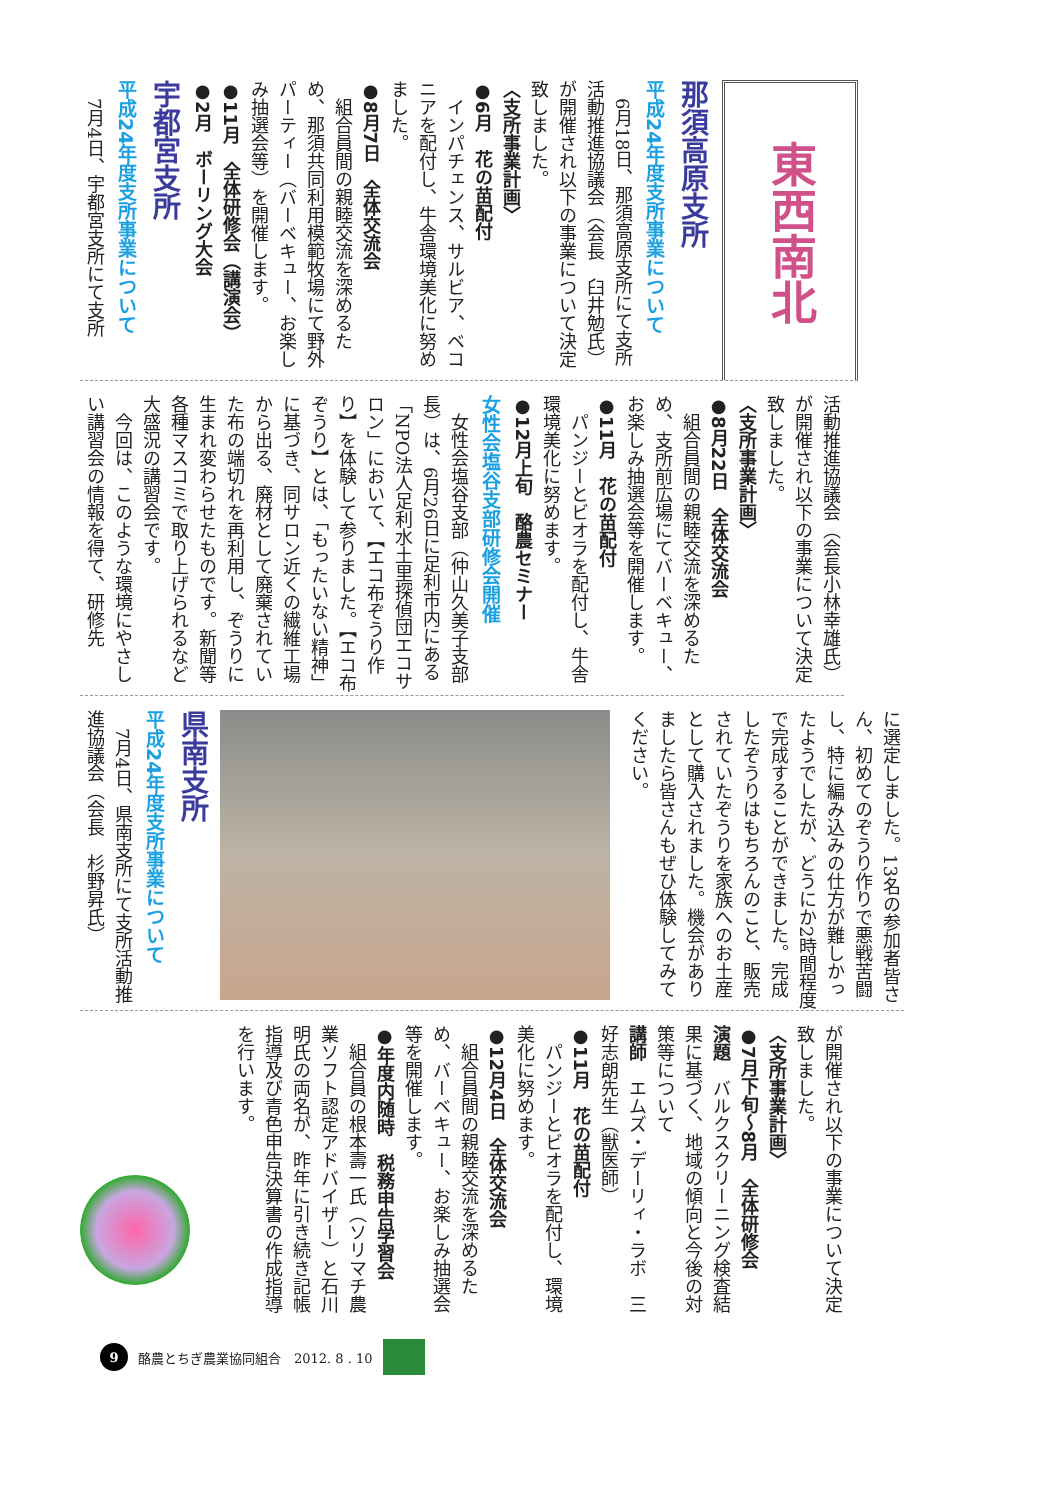東西南北
那須高原支所
平成24年度支所事業について
　6月18日、那須高原支所にて支所活動推進協議会（会長　臼井勉氏）が開催され以下の事業について決定致しました。
〈支所事業計画〉
●6月　花の苗配付
　インパチェンス、サルビア、ベコニアを配付し、牛舎環境美化に努めました。
●8月7日　全体交流会
　組合員間の親睦交流を深めるため、那須共同利用模範牧場にて野外パーティー（バーベキュー、お楽しみ抽選会等）を開催します。
●11月　全体研修会（講演会）
●2月　ボーリング大会
宇都宮支所
平成24年度支所事業について
　7月4日、宇都宮支所にて支所
活動推進協議会（会長小林幸雄氏）が開催され以下の事業について決定致しました。
〈支所事業計画〉
●8月22日　全体交流会
　組合員間の親睦交流を深めるため、支所前広場にてバーベキュー、お楽しみ抽選会等を開催します。
●11月　花の苗配付
　パンジーとビオラを配付し、牛舎環境美化に努めます。
●12月上旬　酪農セミナー
女性会塩谷支部研修会開催
　女性会塩谷支部（仲山久美子支部長）は、6月26日に足利市内にある「NPO法人足利水土里探偵団エコサロン」において、【エコ布ぞうり作り】を体験して参りました。【エコ布ぞうり】とは、「もったいない精神」に基づき、同サロン近くの繊維工場から出る、廃材として廃棄されていた布の端切れを再利用し、ぞうりに生まれ変わらせたものです。新聞等各種マスコミで取り上げられるなど大盛況の講習会です。
　今回は、このような環境にやさしい講習会の情報を得て、研修先
に選定しました。13名の参加者皆さん、初めてのぞうり作りで悪戦苦闘し、特に編み込みの仕方が難しかったようでしたが、どうにか2時間程度で完成することができました。完成したぞうりはもちろんのこと、販売されていたぞうりを家族へのお土産として購入されました。機会がありましたら皆さんもぜひ体験してみてください。
県南支所
平成24年度支所事業について
　7月4日、県南支所にて支所活動推進協議会（会長　杉野昇氏）
が開催され以下の事業について決定致しました。
〈支所事業計画〉
●7月下旬〜8月　全体研修会
演題　バルクスクリーニング検査結果に基づく、地域の傾向と今後の対策等について
講師　エムズ・デーリィ・ラボ　三好志朗先生（獣医師）
●11月　花の苗配付
　パンジーとビオラを配付し、環境美化に努めます。
●12月4日　全体交流会
　組合員間の親睦交流を深めるため、バーベキュー、お楽しみ抽選会等を開催します。
●年度内随時　税務申告学習会
　組合員の根本壽一氏（ソリマチ農業ソフト認定アドバイザー）と石川明氏の両名が、昨年に引き続き記帳指導及び青色申告決算書の作成指導を行います。
9 酪農とちぎ農業協同組合　2012. 8 . 10